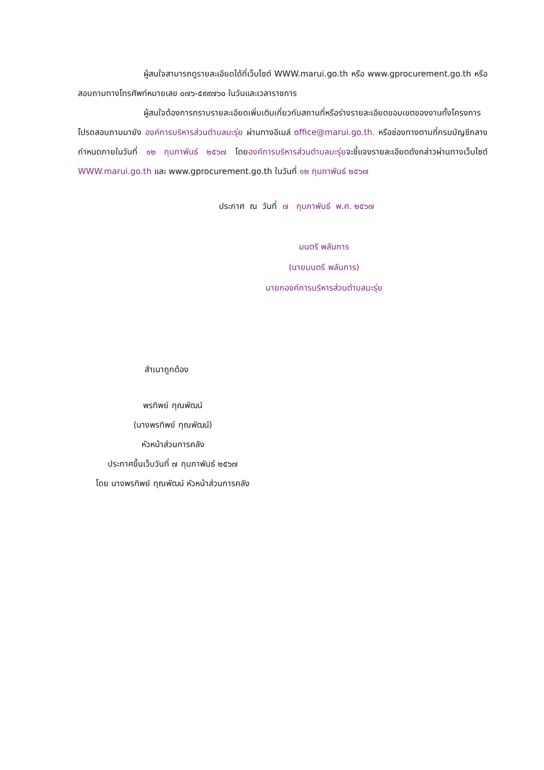ผู้สนใจสามารถดูรายละเอียดได้ที่เว็บไซต์ WWW.marui.go.th หรือ www.gprocurement.go.th หรือสอบถามทางโทรศัพท์หมายเลข ๐๗๖-๕๙๙๗๖๐ ในวันและเวลาราชการ
ผู้สนใจต้องการทราบรายละเอียดเพิ่มเติมเกี่ยวกับสถานที่หรือร่างรายละเอียดขอบเขตของงานทั้งโครงการ โปรดสอบถามมายัง องค์การบริหารส่วนตำบลมะรุ่ย ผ่านทางอีเมล์ office@marui.go.th. หรือช่องทางตามที่กรมบัญชีกลางกำหนดภายในวันที่ ๑๒ กุมภาพันธ์ ๒๕๖๗ โดยองค์การบริหารส่วนตำบลมะรุ่ยจะชี้แจงรายละเอียดดังกล่าวผ่านทางเว็บไซต์ WWW.marui.go.th และ www.gprocurement.go.th ในวันที่ ๑๒ กุมภาพันธ์ ๒๕๖๗
ประกาศ ณ วันที่ ๗ กุมภาพันธ์ พ.ศ. ๒๕๖๗
มนตรี พลันการ
(นายมนตรี พลันการ)
นายกองค์การบริหารส่วนตำบลมะรุ่ย
สำเนาถูกต้อง
พรทิพย์ ทุณพัฒน์
(นางพรทิพย์ ทุณพัฒน์)
หัวหน้าส่วนการคลัง
ประกาศขึ้นเว็บวันที่ ๗ กุมภาพันธ์ ๒๕๖๗
โดย นางพรทิพย์ ทุณพัฒน์ หัวหน้าส่วนการคลัง